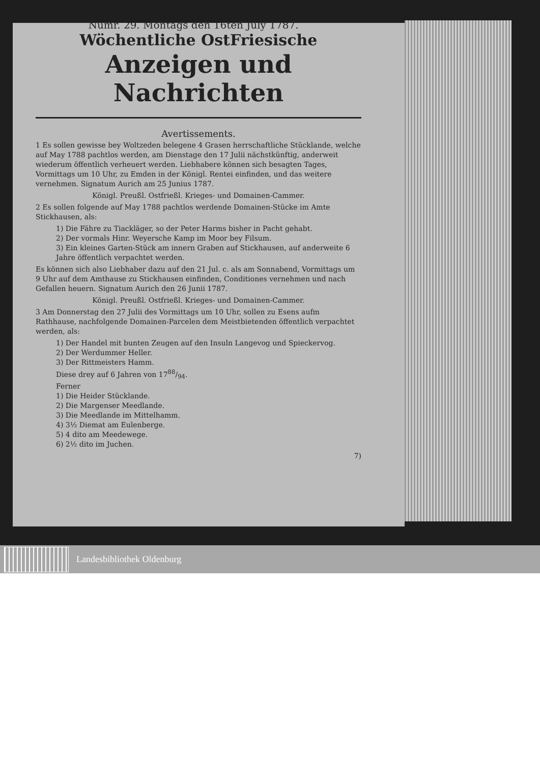Numr. 29. Montags den 16ten July 1787.
Wöchentliche OstFriesische
Anzeigen und Nachrichten
Avertissements.
1 Es sollen gewisse bey Woltzeden belegene 4 Grasen herrschaftliche Stücklande, welche auf May 1788 pachtlos werden, am Dienstage den 17 Julii nächstkünftig, anderweit wiederum öffentlich verheuert werden. Liebhabere können sich besagten Tages, Vormittags um 10 Uhr, zu Emden in der Königl. Rentei einfinden, und das weitere vernehmen. Signatum Aurich am 25 Junius 1787.
Königl. Preußl. Ostfrießl. Krieges- und Domainen-Cammer.
2 Es sollen folgende auf May 1788 pachtlos werdende Domainen-Stücke im Amte Stickhausen, als:
1) Die Fähre zu Tiackläger, so der Peter Harms bisher in Pacht gehabt.
2) Der vormals Hinr. Weyersche Kamp im Moor bey Filsum.
3) Ein kleines Garten-Stück am innern Graben auf Stickhausen, auf anderweite 6 Jahre öffentlich verpachtet werden.
Es können sich also Liebhaber dazu auf den 21 Jul. c. als am Sonnabend, Vormittags um 9 Uhr auf dem Amthause zu Stickhausen einfinden, Conditiones vernehmen und nach Gefallen heuern. Signatum Aurich den 26 Junii 1787.
Königl. Preußl. Ostfrießl. Krieges- und Domainen-Cammer.
3 Am Donnerstag den 27 Julii des Vormittags um 10 Uhr, sollen zu Esens aufm Rathhause, nachfolgende Domainen-Parcelen dem Meistbietenden öffentlich verpachtet werden, als:
1) Der Handel mit bunten Zeugen auf den Insuln Langevog und Spieckervog.
2) Der Werdummer Heller.
3) Der Rittmeisters Hamm.
Diese drey auf 6 Jahren von 1788/94.
Ferner
1) Die Heider Stücklande.
2) Die Margenser Meedlande.
3) Die Meedlande im Mittelhamm.
4) 3½ Diemat am Eulenberge.
5) 4 dito am Meedewege.
6) 2½ dito im Juchen.
7)
Landesbibliothek Oldenburg